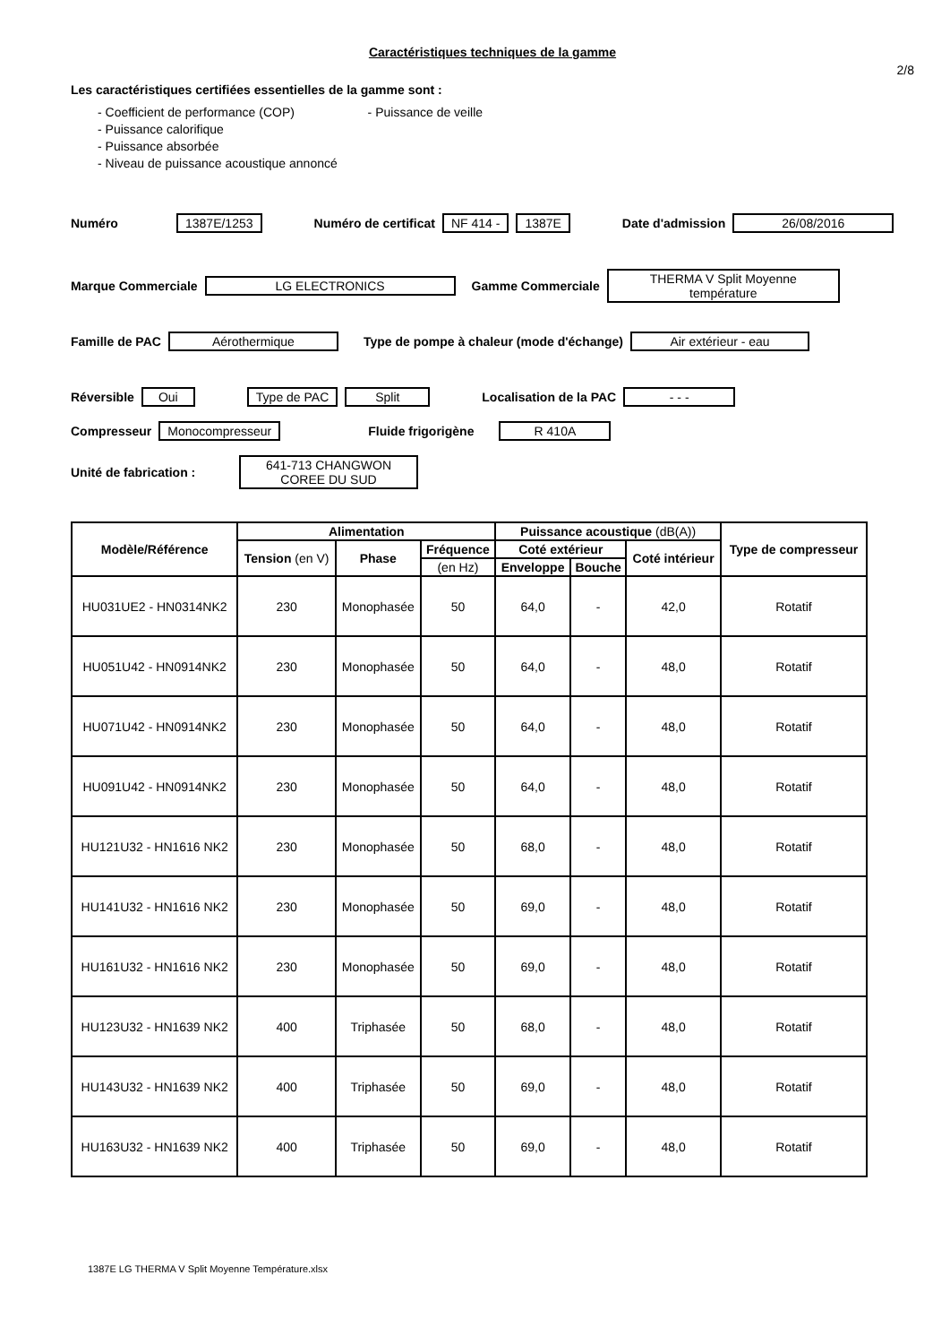Caractéristiques techniques de la gamme
2/8
Les caractéristiques certifiées essentielles de la gamme sont :
- Coefficient de performance (COP) - Puissance de veille
- Puissance calorifique
- Puissance absorbée
- Niveau de puissance acoustique annoncé
Numéro 1387E/1253 Numéro de certificat NF 414 - 1387E Date d'admission 26/08/2016
Marque Commerciale LG ELECTRONICS Gamme Commerciale THERMA V Split Moyenne température
Famille de PAC Aérothermique Type de pompe à chaleur (mode d'échange) Air extérieur - eau
Réversible Oui Type de PAC Split Localisation de la PAC - - -
Compresseur Monocompresseur Fluide frigorigène R 410A
Unité de fabrication : 641-713 CHANGWON COREE DU SUD
| Modèle/Référence | Alimentation | | | Puissance acoustique (dB(A)) | | | Type de compresseur |
| --- | --- | --- | --- | --- | --- | --- | --- |
| | Tension (en V) | Phase | Fréquence | Coté extérieur | | Coté intérieur | |
| | | | (en Hz) | Enveloppe | Bouche | | |
| HU031UE2 - HN0314NK2 | 230 | Monophasée | 50 | 64,0 | - | 42,0 | Rotatif |
| HU051U42 - HN0914NK2 | 230 | Monophasée | 50 | 64,0 | - | 48,0 | Rotatif |
| HU071U42 - HN0914NK2 | 230 | Monophasée | 50 | 64,0 | - | 48,0 | Rotatif |
| HU091U42 - HN0914NK2 | 230 | Monophasée | 50 | 64,0 | - | 48,0 | Rotatif |
| HU121U32 - HN1616 NK2 | 230 | Monophasée | 50 | 68,0 | - | 48,0 | Rotatif |
| HU141U32 - HN1616 NK2 | 230 | Monophasée | 50 | 69,0 | - | 48,0 | Rotatif |
| HU161U32 - HN1616 NK2 | 230 | Monophasée | 50 | 69,0 | - | 48,0 | Rotatif |
| HU123U32 - HN1639 NK2 | 400 | Triphasée | 50 | 68,0 | - | 48,0 | Rotatif |
| HU143U32 - HN1639 NK2 | 400 | Triphasée | 50 | 69,0 | - | 48,0 | Rotatif |
| HU163U32 - HN1639 NK2 | 400 | Triphasée | 50 | 69,0 | - | 48,0 | Rotatif |
1387E LG THERMA V Split Moyenne Température.xlsx